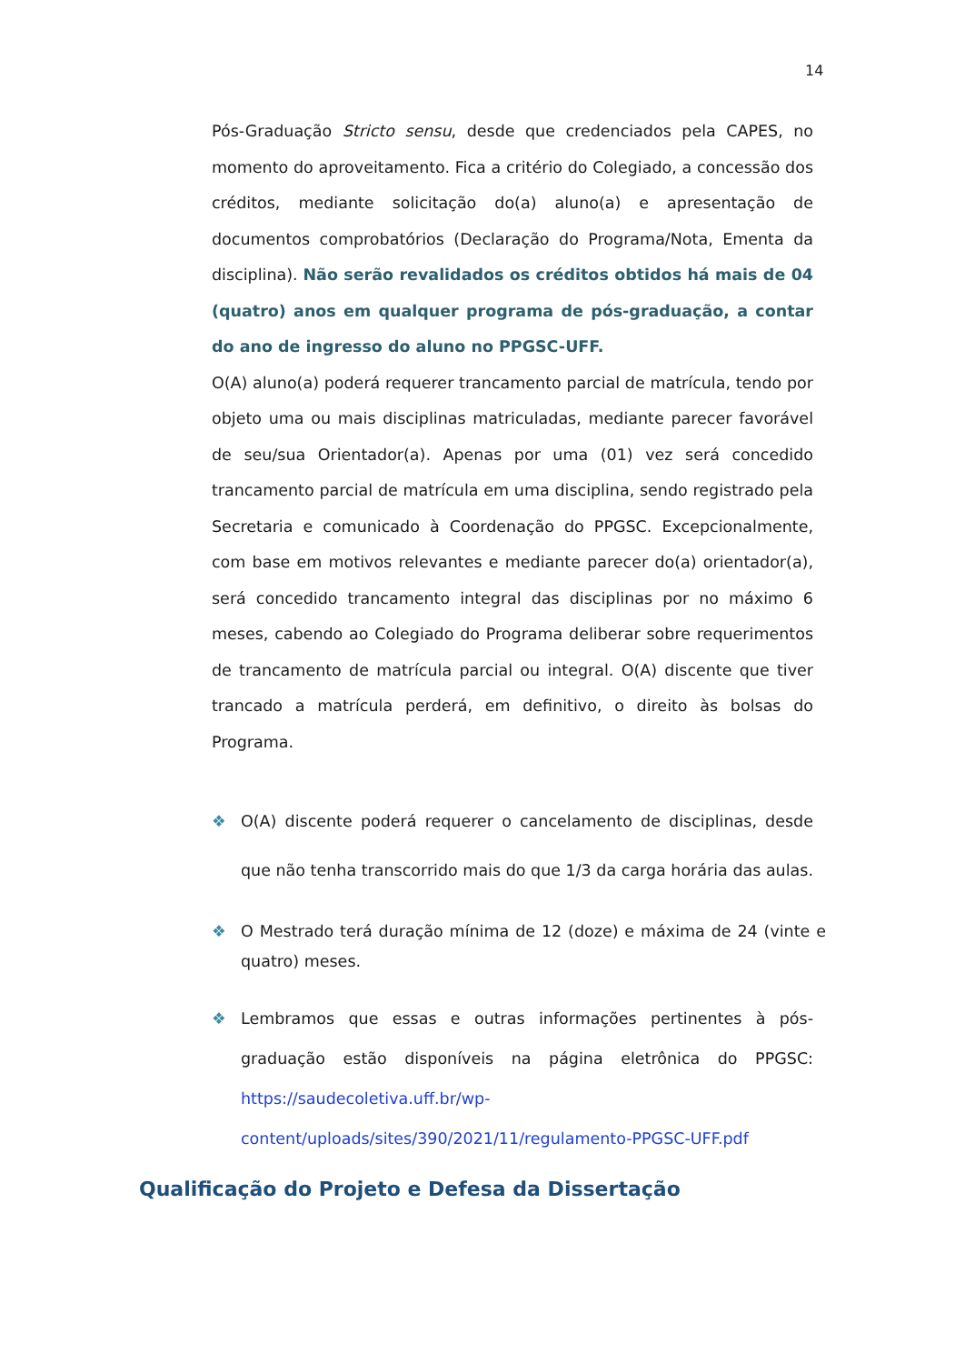14
Pós-Graduação Stricto sensu, desde que credenciados pela CAPES, no momento do aproveitamento. Fica a critério do Colegiado, a concessão dos créditos, mediante solicitação do(a) aluno(a) e apresentação de documentos comprobatórios (Declaração do Programa/Nota, Ementa da disciplina). Não serão revalidados os créditos obtidos há mais de 04 (quatro) anos em qualquer programa de pós-graduação, a contar do ano de ingresso do aluno no PPGSC-UFF.
O(A) aluno(a) poderá requerer trancamento parcial de matrícula, tendo por objeto uma ou mais disciplinas matriculadas, mediante parecer favorável de seu/sua Orientador(a). Apenas por uma (01) vez será concedido trancamento parcial de matrícula em uma disciplina, sendo registrado pela Secretaria e comunicado à Coordenação do PPGSC. Excepcionalmente, com base em motivos relevantes e mediante parecer do(a) orientador(a), será concedido trancamento integral das disciplinas por no máximo 6 meses, cabendo ao Colegiado do Programa deliberar sobre requerimentos de trancamento de matrícula parcial ou integral. O(A) discente que tiver trancado a matrícula perderá, em definitivo, o direito às bolsas do Programa.
❖ O(A) discente poderá requerer o cancelamento de disciplinas, desde que não tenha transcorrido mais do que 1/3 da carga horária das aulas.
❖ O Mestrado terá duração mínima de 12 (doze) e máxima de 24 (vinte e quatro) meses.
❖ Lembramos que essas e outras informações pertinentes à pós-graduação estão disponíveis na página eletrônica do PPGSC: https://saudecoletiva.uff.br/wp-content/uploads/sites/390/2021/11/regulamento-PPGSC-UFF.pdf
Qualificação do Projeto e Defesa da Dissertação